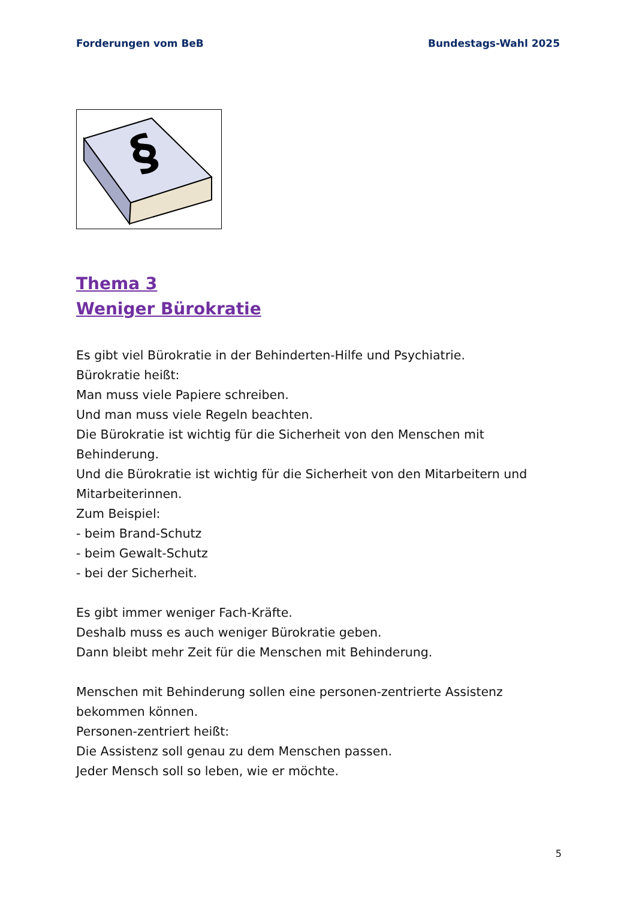Forderungen vom BeB Bundestags-Wahl 2025
§
Thema 3
Weniger Bürokratie
Es gibt viel Bürokratie in der Behinderten-Hilfe und Psychiatrie.
Bürokratie heißt:
Man muss viele Papiere schreiben.
Und man muss viele Regeln beachten.
Die Bürokratie ist wichtig für die Sicherheit von den Menschen mit Behinderung.
Und die Bürokratie ist wichtig für die Sicherheit von den Mitarbeitern und Mitarbeiterinnen.
Zum Beispiel:
- beim Brand-Schutz
- beim Gewalt-Schutz
- bei der Sicherheit.
Es gibt immer weniger Fach-Kräfte.
Deshalb muss es auch weniger Bürokratie geben.
Dann bleibt mehr Zeit für die Menschen mit Behinderung.
Menschen mit Behinderung sollen eine personen-zentrierte Assistenz bekommen können.
Personen-zentriert heißt:
Die Assistenz soll genau zu dem Menschen passen.
Jeder Mensch soll so leben, wie er möchte.
5